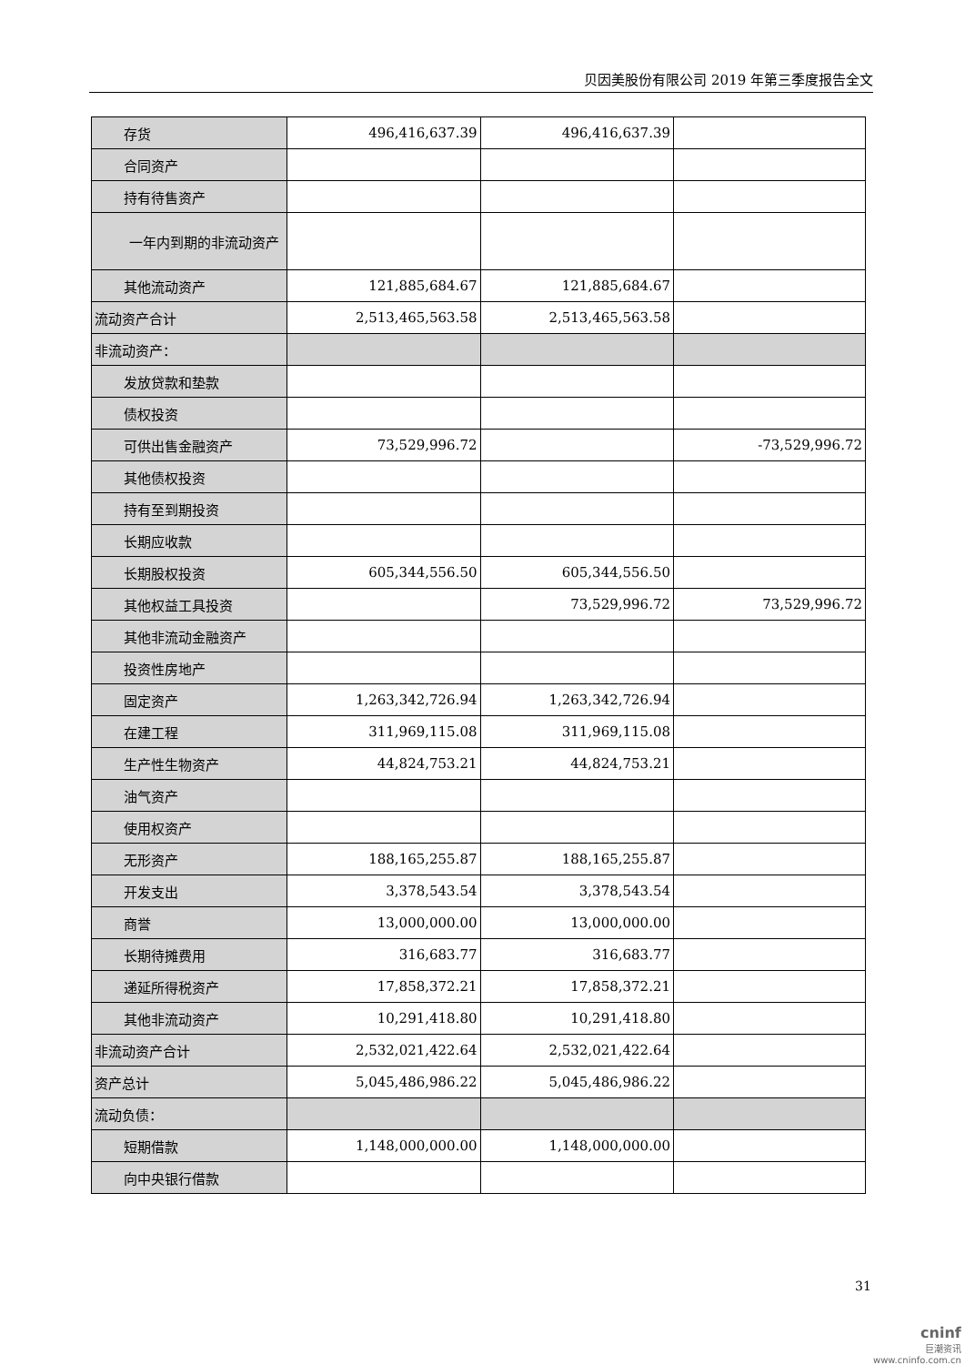贝因美股份有限公司 2019 年第三季度报告全文
| 存货 | 496,416,637.39 | 496,416,637.39 | |
| 合同资产 | | | |
| 持有待售资产 | | | |
| 一年内到期的非流动资产 | | | |
| 其他流动资产 | 121,885,684.67 | 121,885,684.67 | |
| 流动资产合计 | 2,513,465,563.58 | 2,513,465,563.58 | |
| 非流动资产： | | | |
| 发放贷款和垫款 | | | |
| 债权投资 | | | |
| 可供出售金融资产 | 73,529,996.72 | | -73,529,996.72 |
| 其他债权投资 | | | |
| 持有至到期投资 | | | |
| 长期应收款 | | | |
| 长期股权投资 | 605,344,556.50 | 605,344,556.50 | |
| 其他权益工具投资 | | 73,529,996.72 | 73,529,996.72 |
| 其他非流动金融资产 | | | |
| 投资性房地产 | | | |
| 固定资产 | 1,263,342,726.94 | 1,263,342,726.94 | |
| 在建工程 | 311,969,115.08 | 311,969,115.08 | |
| 生产性生物资产 | 44,824,753.21 | 44,824,753.21 | |
| 油气资产 | | | |
| 使用权资产 | | | |
| 无形资产 | 188,165,255.87 | 188,165,255.87 | |
| 开发支出 | 3,378,543.54 | 3,378,543.54 | |
| 商誉 | 13,000,000.00 | 13,000,000.00 | |
| 长期待摊费用 | 316,683.77 | 316,683.77 | |
| 递延所得税资产 | 17,858,372.21 | 17,858,372.21 | |
| 其他非流动资产 | 10,291,418.80 | 10,291,418.80 | |
| 非流动资产合计 | 2,532,021,422.64 | 2,532,021,422.64 | |
| 资产总计 | 5,045,486,986.22 | 5,045,486,986.22 | |
| 流动负债： | | | |
| 短期借款 | 1,148,000,000.00 | 1,148,000,000.00 | |
| 向中央银行借款 | | | |
31
cninf
巨潮资讯
www.cninfo.com.cn